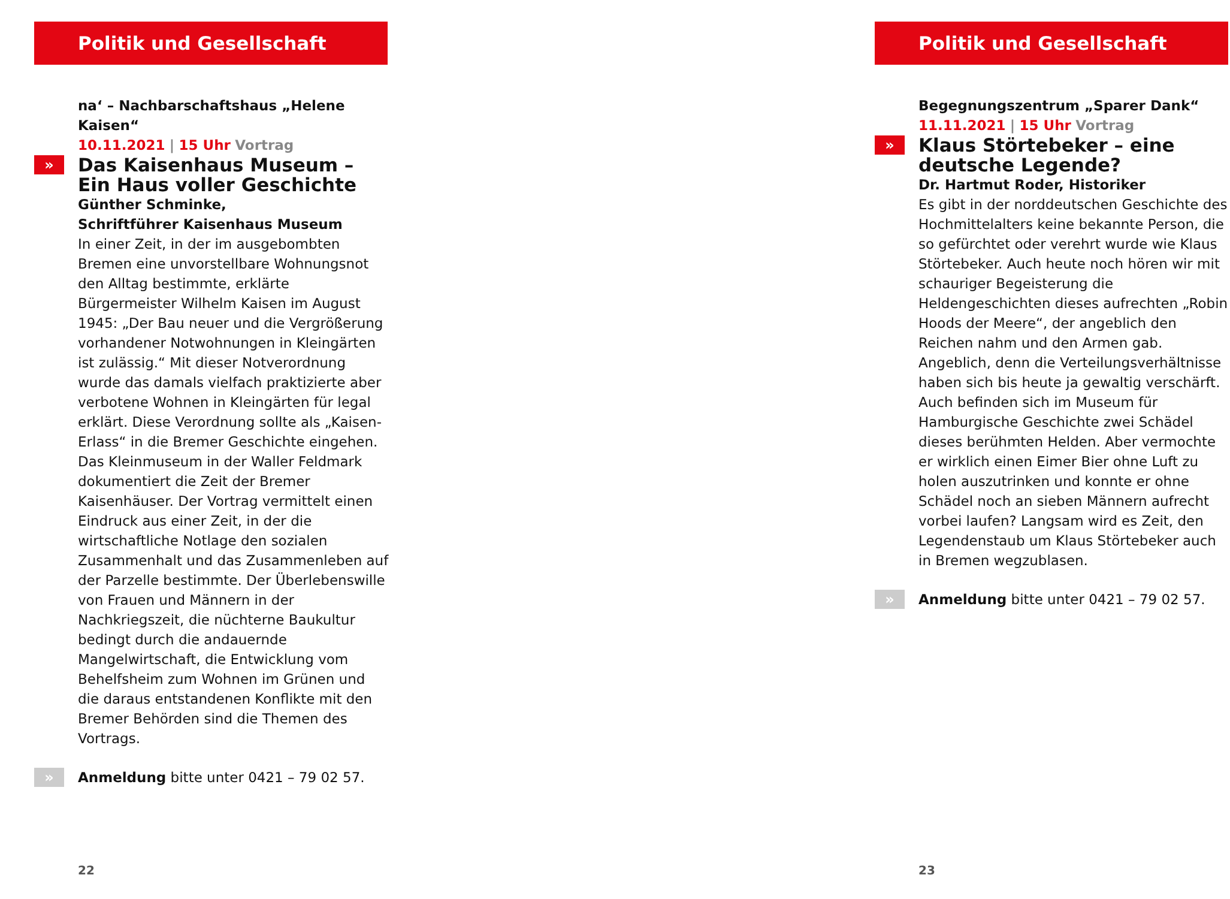Politik und Gesellschaft
na‘ – Nachbarschaftshaus „Helene Kaisen“
10.11.2021 | 15 Uhr Vortrag
»
Das Kaisenhaus Museum –
Ein Haus voller Geschichte
Günther Schminke,
Schriftführer Kaisenhaus Museum
In einer Zeit, in der im ausgebombten Bremen eine unvorstellbare Wohnungsnot den Alltag bestimmte, erklärte Bürgermeister Wilhelm Kaisen im August 1945: „Der Bau neuer und die Vergrößerung vorhandener Notwohnungen in Kleingärten ist zulässig.“ Mit dieser Notverordnung wurde das damals vielfach praktizierte aber verbotene Wohnen in Kleingärten für legal erklärt. Diese Verordnung sollte als „Kaisen-Erlass“ in die Bremer Geschichte eingehen. Das Kleinmuseum in der Waller Feldmark dokumentiert die Zeit der Bremer Kaisenhäuser. Der Vortrag vermittelt einen Eindruck aus einer Zeit, in der die wirtschaftliche Notlage den sozialen Zusammenhalt und das Zusammenleben auf der Parzelle bestimmte. Der Überlebenswille von Frauen und Männern in der Nachkriegszeit, die nüchterne Baukultur bedingt durch die andauernde Mangelwirtschaft, die Entwicklung vom Behelfsheim zum Wohnen im Grünen und die daraus entstandenen Konflikte mit den Bremer Behörden sind die Themen des Vortrags.
» Anmeldung bitte unter 0421 – 79 02 57.
22
Politik und Gesellschaft
Begegnungszentrum „Sparer Dank“
11.11.2021 | 15 Uhr Vortrag
»
Klaus Störtebeker – eine deutsche Legende?
Dr. Hartmut Roder, Historiker
Es gibt in der norddeutschen Geschichte des Hochmittelalters keine bekannte Person, die so gefürchtet oder verehrt wurde wie Klaus Störtebeker. Auch heute noch hören wir mit schauriger Begeisterung die Heldengeschichten dieses aufrechten „Robin Hoods der Meere“, der angeblich den Reichen nahm und den Armen gab. Angeblich, denn die Verteilungsverhältnisse haben sich bis heute ja gewaltig verschärft. Auch befinden sich im Museum für Hamburgische Geschichte zwei Schädel dieses berühmten Helden. Aber vermochte er wirklich einen Eimer Bier ohne Luft zu holen auszutrinken und konnte er ohne Schädel noch an sieben Männern aufrecht vorbei laufen? Langsam wird es Zeit, den Legendenstaub um Klaus Störtebeker auch in Bremen wegzublasen.
» Anmeldung bitte unter 0421 – 79 02 57.
23